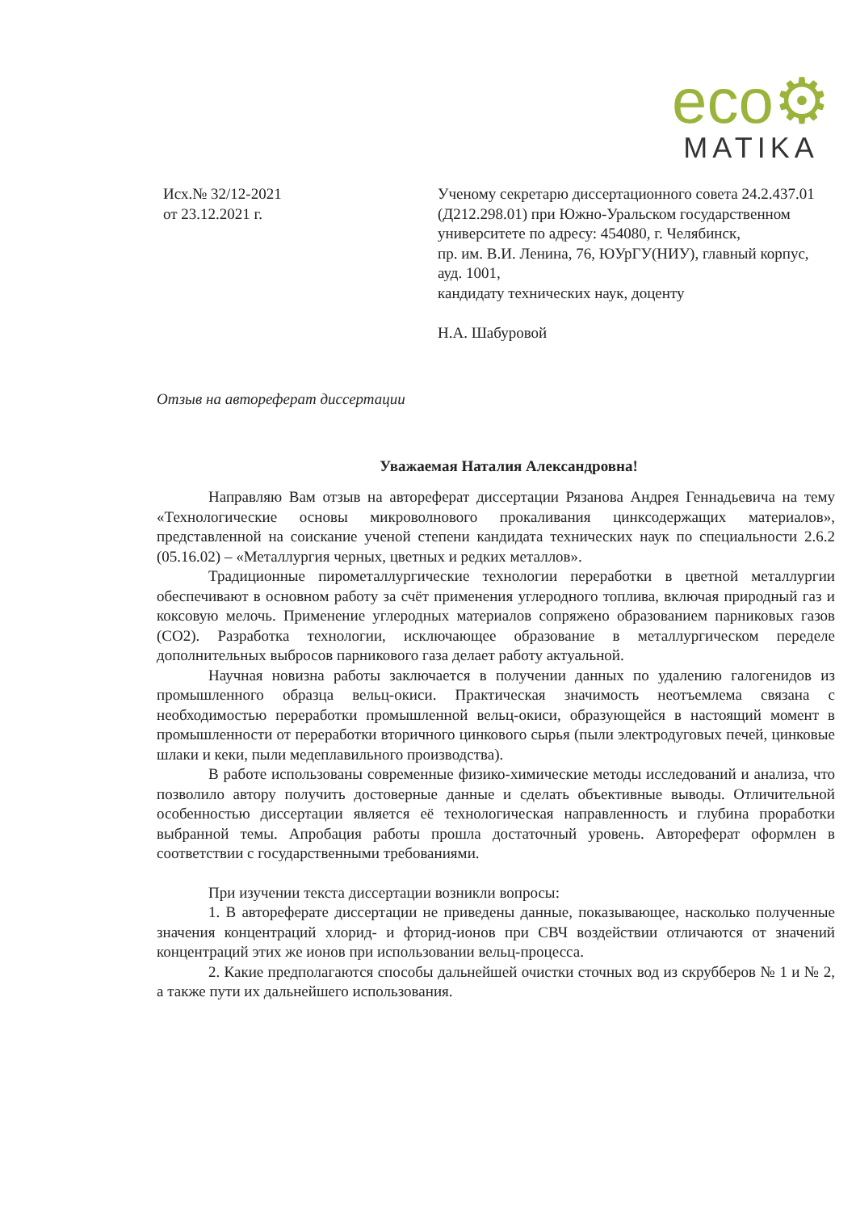eco⚙
MATIKA
Исх.№ 32/12-2021
от 23.12.2021 г.
Ученому секретарю диссертационного совета 24.2.437.01 (Д212.298.01) при Южно-Уральском государственном университете по адресу: 454080, г. Челябинск,
пр. им. В.И. Ленина, 76, ЮУрГУ(НИУ), главный корпус, ауд. 1001,
кандидату технических наук, доценту
Н.А. Шабуровой
Отзыв на автореферат диссертации
Уважаемая Наталия Александровна!
Направляю Вам отзыв на автореферат диссертации Рязанова Андрея Геннадьевича на тему «Технологические основы микроволнового прокаливания цинксодержащих материалов», представленной на соискание ученой степени кандидата технических наук по специальности 2.6.2 (05.16.02) – «Металлургия черных, цветных и редких металлов».
Традиционные пирометаллургические технологии переработки в цветной металлургии обеспечивают в основном работу за счёт применения углеродного топлива, включая природный газ и коксовую мелочь. Применение углеродных материалов сопряжено образованием парниковых газов (CO2). Разработка технологии, исключающее образование в металлургическом переделе дополнительных выбросов парникового газа делает работу актуальной.
Научная новизна работы заключается в получении данных по удалению галогенидов из промышленного образца вельц-окиси. Практическая значимость неотъемлема связана с необходимостью переработки промышленной вельц-окиси, образующейся в настоящий момент в промышленности от переработки вторичного цинкового сырья (пыли электродуговых печей, цинковые шлаки и кеки, пыли медеплавильного производства).
В работе использованы современные физико-химические методы исследований и анализа, что позволило автору получить достоверные данные и сделать объективные выводы. Отличительной особенностью диссертации является её технологическая направленность и глубина проработки выбранной темы. Апробация работы прошла достаточный уровень. Автореферат оформлен в соответствии с государственными требованиями.
При изучении текста диссертации возникли вопросы:
1. В автореферате диссертации не приведены данные, показывающее, насколько полученные значения концентраций хлорид- и фторид-ионов при СВЧ воздействии отличаются от значений концентраций этих же ионов при использовании вельц-процесса.
2. Какие предполагаются способы дальнейшей очистки сточных вод из скрубберов № 1 и № 2, а также пути их дальнейшего использования.